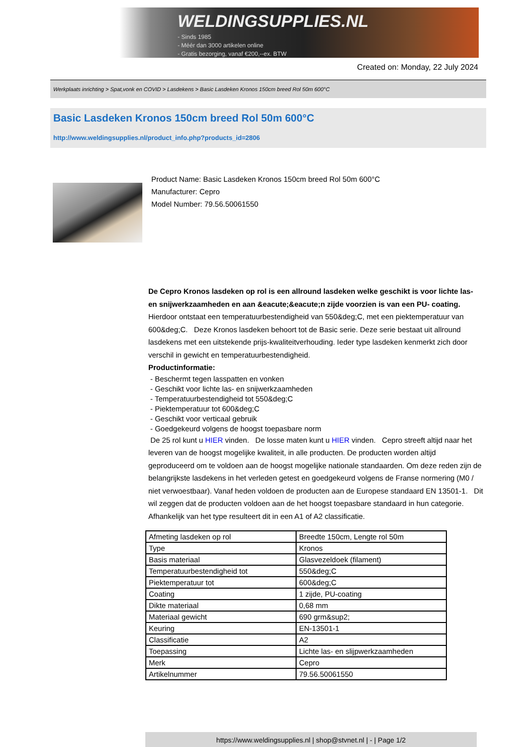WELDINGSUPPLIES.NL
- Sinds 1985
- Méér dan 3000 artikelen online
- Gratis bezorging, vanaf €200,--ex. BTW
Created on: Monday, 22 July 2024
Werkplaats inrichting > Spat,vonk en COVID > Lasdekens > Basic Lasdeken Kronos 150cm breed Rol 50m 600°C
Basic Lasdeken Kronos 150cm breed Rol 50m 600°C
http://www.weldingsupplies.nl/product_info.php?products_id=2806
Product Name: Basic Lasdeken Kronos 150cm breed Rol 50m 600°C
Manufacturer: Cepro
Model Number: 79.56.50061550
De Cepro Kronos lasdeken op rol is een allround lasdeken welke geschikt is voor lichte las- en snijwerkzaamheden en aan &eacute;&eacute;n zijde voorzien is van een PU- coating. Hierdoor ontstaat een temperatuurbestendigheid van 550&deg;C, met een piektemperatuur van 600&deg;C. Deze Kronos lasdeken behoort tot de Basic serie. Deze serie bestaat uit allround lasdekens met een uitstekende prijs-kwaliteitverhouding. Ieder type lasdeken kenmerkt zich door verschil in gewicht en temperatuurbestendigheid.
Productinformatie:
- Beschermt tegen lasspatten en vonken
- Geschikt voor lichte las- en snijwerkzaamheden
- Temperatuurbestendigheid tot 550&deg;C
- Piektemperatuur tot 600&deg;C
- Geschikt voor verticaal gebruik
- Goedgekeurd volgens de hoogst toepasbare norm
De 25 rol kunt u HIER vinden. De losse maten kunt u HIER vinden. Cepro streeft altijd naar het leveren van de hoogst mogelijke kwaliteit, in alle producten. De producten worden altijd geproduceerd om te voldoen aan de hoogst mogelijke nationale standaarden. Om deze reden zijn de belangrijkste lasdekens in het verleden getest en goedgekeurd volgens de Franse normering (M0 / niet verwoestbaar). Vanaf heden voldoen de producten aan de Europese standaard EN 13501-1. Dit wil zeggen dat de producten voldoen aan de het hoogst toepasbare standaard in hun categorie. Afhankelijk van het type resulteert dit in een A1 of A2 classificatie.
| Afmeting lasdeken op rol | Breedte 150cm, Lengte rol 50m |
| Type | Kronos |
| Basis materiaal | Glasvezeldoek (filament) |
| Temperatuurbestendigheid tot | 550&deg;C |
| Piektemperatuur tot | 600&deg;C |
| Coating | 1 zijde, PU-coating |
| Dikte materiaal | 0,68 mm |
| Materiaal gewicht | 690 grm&sup2; |
| Keuring | EN-13501-1 |
| Classificatie | A2 |
| Toepassing | Lichte las- en slijpwerkzaamheden |
| Merk | Cepro |
| Artikelnummer | 79.56.50061550 |
https://www.weldingsupplies.nl | shop@stvnet.nl | - | Page 1/2